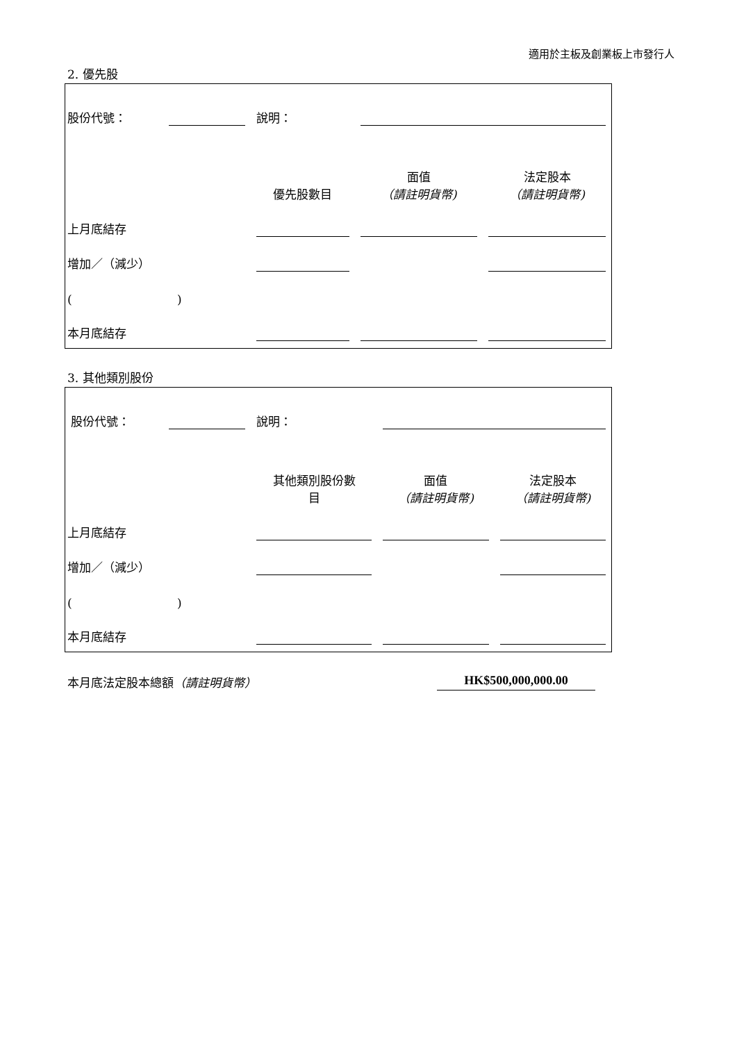適用於主板及創業板上市發行人
2. 優先股
| 股份代號： | | 說明： | | | |
| | | | 優先股數目 | 面值 （請註明貨幣) | 法定股本 （請註明貨幣) |
| 上月底結存 | | | | | |
| 增加／（減少） | | | | | |
| ( ) | | | | | |
| 本月底結存 | | | | | |
3. 其他類別股份
| 股份代號： | | 說明： | | | |
| | | | 其他類別股份數 目 | 面值 （請註明貨幣) | 法定股本 （請註明貨幣) |
| 上月底結存 | | | | | |
| 增加／（減少） | | | | | |
| ( ) | | | | | |
| 本月底結存 | | | | | |
本月底法定股本總額（請註明貨幣） HK$500,000,000.00